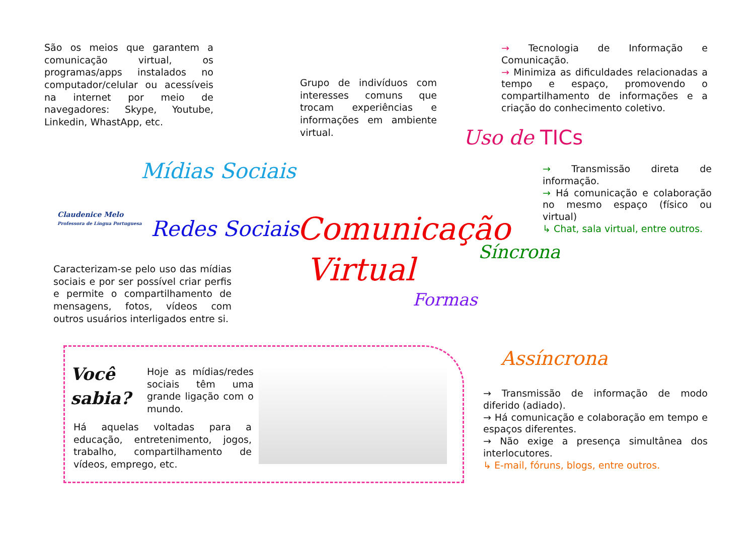São os meios que garantem a comunicação virtual, os programas/apps instalados no computador/celular ou acessíveis na internet por meio de navegadores: Skype, Youtube, Linkedin, WhastApp, etc.
Grupo de indivíduos com interesses comuns que trocam experiências e informações em ambiente virtual.
→ Tecnologia de Informação e Comunicação.
→ Minimiza as dificuldades relacionadas a tempo e espaço, promovendo o compartilhamento de informações e a criação do conhecimento coletivo.
Uso de TICs
Mídias Sociais
Redes Sociais
Comunicação
Virtual
→ Transmissão direta de informação.
→ Há comunicação e colaboração no mesmo espaço (físico ou virtual)
↳ Chat, sala virtual, entre outros.
Síncrona
Formas
Assíncrona
Caracterizam-se pelo uso das mídias sociais e por ser possível criar perfis e permite o compartilhamento de mensagens, fotos, vídeos com outros usuários interligados entre si.
→ Transmissão de informação de modo diferido (adiado).
→ Há comunicação e colaboração em tempo e espaços diferentes.
→ Não exige a presença simultânea dos interlocutores.
↳ E-mail, fóruns, blogs, entre outros.
Você
sabia?
Hoje as mídias/redes sociais têm uma grande ligação com o mundo.
Há aquelas voltadas para a educação, entretenimento, jogos, trabalho, compartilhamento de vídeos, emprego, etc.
Claudenice Melo
Professora de Língua Portuguesa